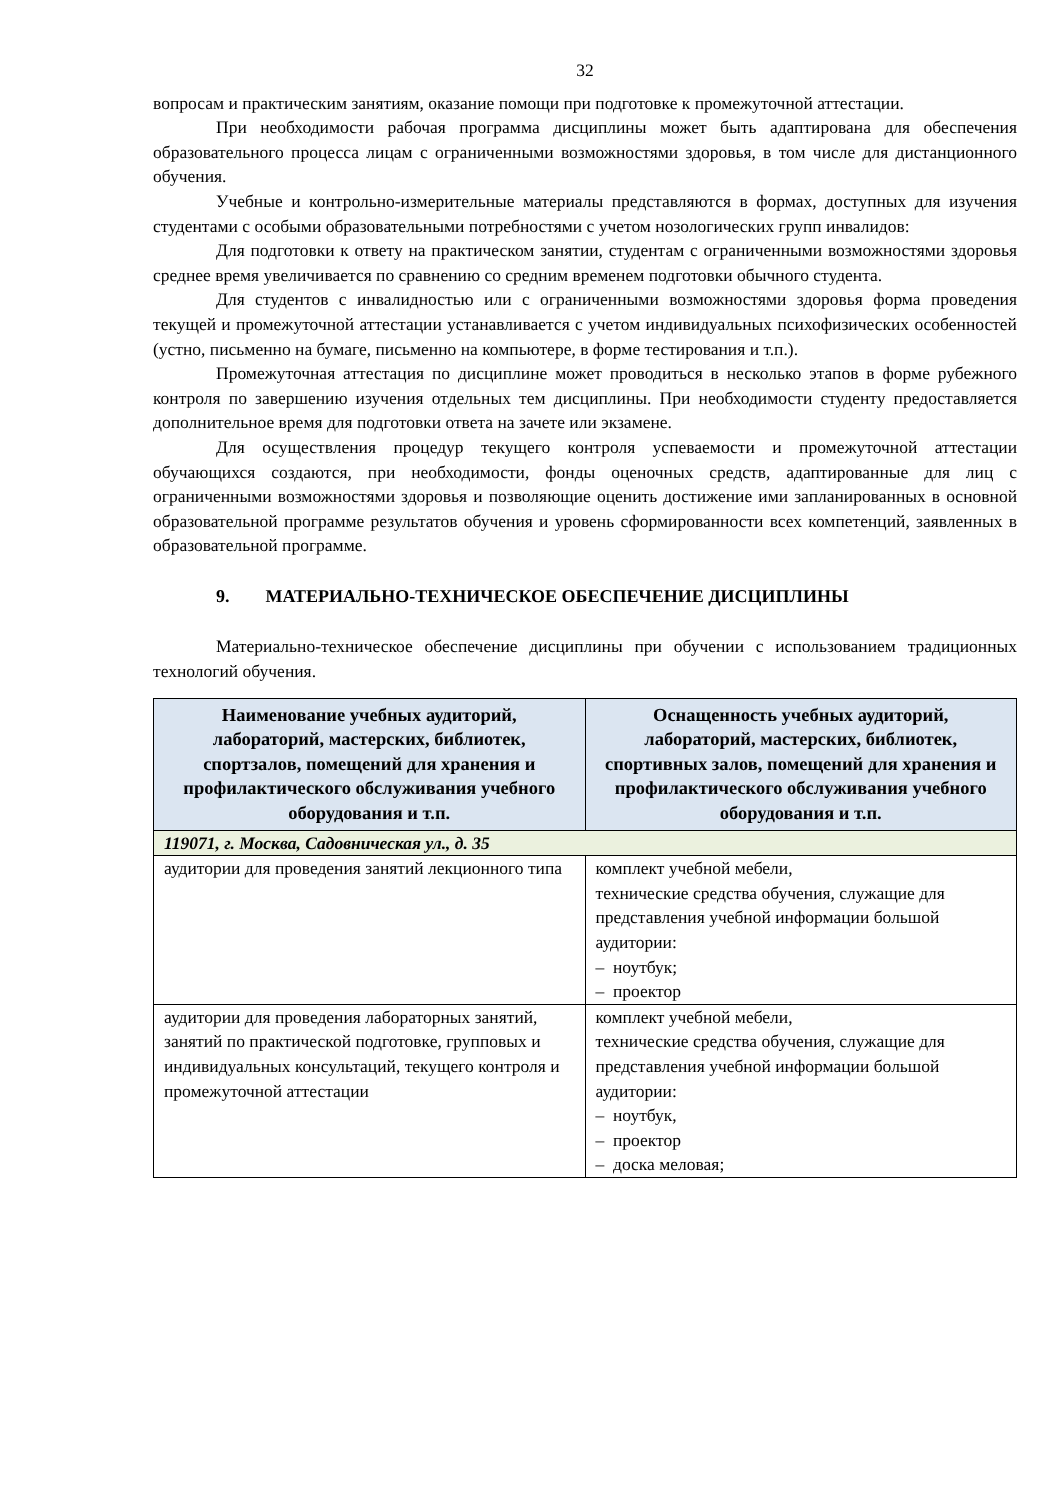32
вопросам и практическим занятиям, оказание помощи при подготовке к промежуточной аттестации.
При необходимости рабочая программа дисциплины может быть адаптирована для обеспечения образовательного процесса лицам с ограниченными возможностями здоровья, в том числе для дистанционного обучения.
Учебные и контрольно-измерительные материалы представляются в формах, доступных для изучения студентами с особыми образовательными потребностями с учетом нозологических групп инвалидов:
Для подготовки к ответу на практическом занятии, студентам с ограниченными возможностями здоровья среднее время увеличивается по сравнению со средним временем подготовки обычного студента.
Для студентов с инвалидностью или с ограниченными возможностями здоровья форма проведения текущей и промежуточной аттестации устанавливается с учетом индивидуальных психофизических особенностей (устно, письменно на бумаге, письменно на компьютере, в форме тестирования и т.п.).
Промежуточная аттестация по дисциплине может проводиться в несколько этапов в форме рубежного контроля по завершению изучения отдельных тем дисциплины. При необходимости студенту предоставляется дополнительное время для подготовки ответа на зачете или экзамене.
Для осуществления процедур текущего контроля успеваемости и промежуточной аттестации обучающихся создаются, при необходимости, фонды оценочных средств, адаптированные для лиц с ограниченными возможностями здоровья и позволяющие оценить достижение ими запланированных в основной образовательной программе результатов обучения и уровень сформированности всех компетенций, заявленных в образовательной программе.
9. МАТЕРИАЛЬНО-ТЕХНИЧЕСКОЕ ОБЕСПЕЧЕНИЕ ДИСЦИПЛИНЫ
Материально-техническое обеспечение дисциплины при обучении с использованием традиционных технологий обучения.
| Наименование учебных аудиторий, лабораторий, мастерских, библиотек, спортзалов, помещений для хранения и профилактического обслуживания учебного оборудования и т.п. | Оснащенность учебных аудиторий, лабораторий, мастерских, библиотек, спортивных залов, помещений для хранения и профилактического обслуживания учебного оборудования и т.п. |
| --- | --- |
| 119071, г. Москва, Садовническая ул., д. 35 | |
| аудитории для проведения занятий лекционного типа | комплект учебной мебели, технические средства обучения, служащие для представления учебной информации большой аудитории: – ноутбук; – проектор |
| аудитории для проведения лабораторных занятий, занятий по практической подготовке, групповых и индивидуальных консультаций, текущего контроля и промежуточной аттестации | комплект учебной мебели, технические средства обучения, служащие для представления учебной информации большой аудитории: – ноутбук, – проектор – доска меловая; |